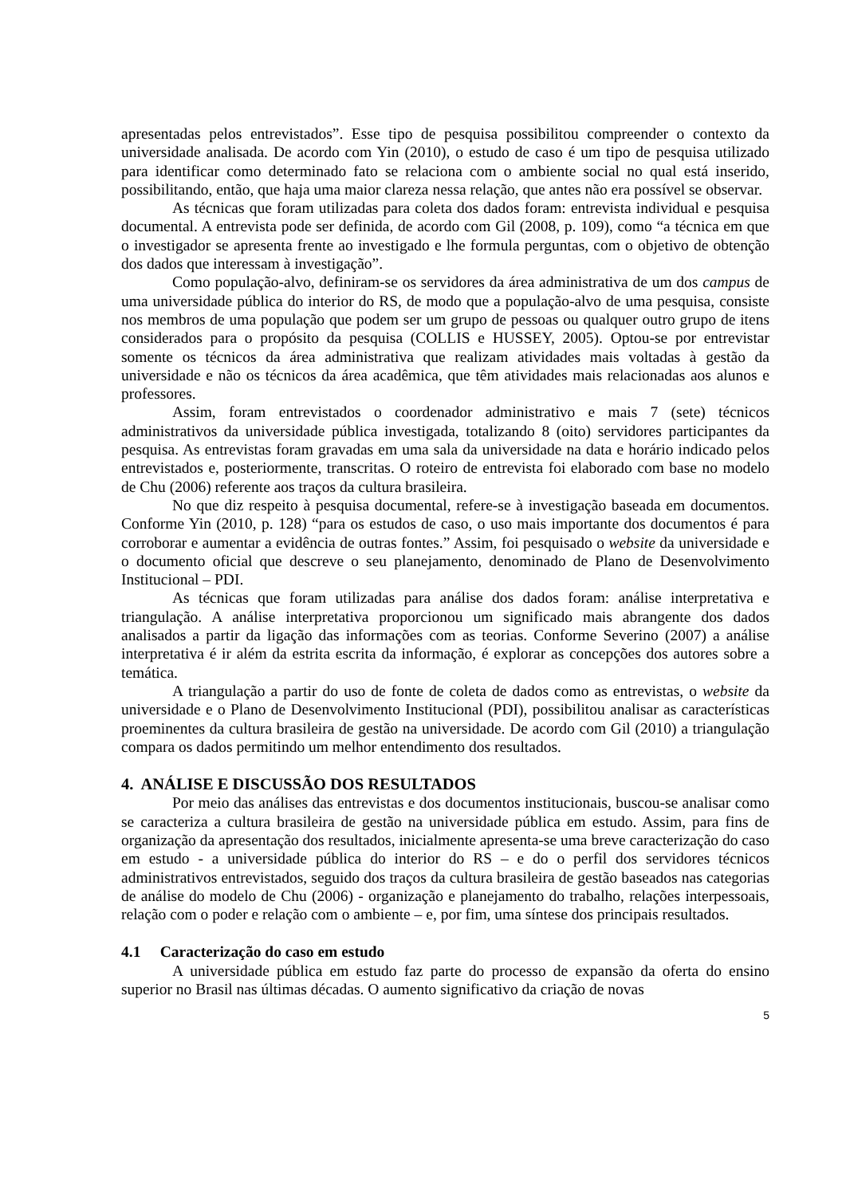apresentadas pelos entrevistados”. Esse tipo de pesquisa possibilitou compreender o contexto da universidade analisada. De acordo com Yin (2010), o estudo de caso é um tipo de pesquisa utilizado para identificar como determinado fato se relaciona com o ambiente social no qual está inserido, possibilitando, então, que haja uma maior clareza nessa relação, que antes não era possível se observar.
As técnicas que foram utilizadas para coleta dos dados foram: entrevista individual e pesquisa documental. A entrevista pode ser definida, de acordo com Gil (2008, p. 109), como “a técnica em que o investigador se apresenta frente ao investigado e lhe formula perguntas, com o objetivo de obtenção dos dados que interessam à investigação”.
Como população-alvo, definiram-se os servidores da área administrativa de um dos campus de uma universidade pública do interior do RS, de modo que a população-alvo de uma pesquisa, consiste nos membros de uma população que podem ser um grupo de pessoas ou qualquer outro grupo de itens considerados para o propósito da pesquisa (COLLIS e HUSSEY, 2005). Optou-se por entrevistar somente os técnicos da área administrativa que realizam atividades mais voltadas à gestão da universidade e não os técnicos da área acadêmica, que têm atividades mais relacionadas aos alunos e professores.
Assim, foram entrevistados o coordenador administrativo e mais 7 (sete) técnicos administrativos da universidade pública investigada, totalizando 8 (oito) servidores participantes da pesquisa. As entrevistas foram gravadas em uma sala da universidade na data e horário indicado pelos entrevistados e, posteriormente, transcritas. O roteiro de entrevista foi elaborado com base no modelo de Chu (2006) referente aos traços da cultura brasileira.
No que diz respeito à pesquisa documental, refere-se à investigação baseada em documentos. Conforme Yin (2010, p. 128) “para os estudos de caso, o uso mais importante dos documentos é para corroborar e aumentar a evidência de outras fontes.” Assim, foi pesquisado o website da universidade e o documento oficial que descreve o seu planejamento, denominado de Plano de Desenvolvimento Institucional – PDI.
As técnicas que foram utilizadas para análise dos dados foram: análise interpretativa e triangulação. A análise interpretativa proporcionou um significado mais abrangente dos dados analisados a partir da ligação das informações com as teorias. Conforme Severino (2007) a análise interpretativa é ir além da estrita escrita da informação, é explorar as concepções dos autores sobre a temática.
A triangulação a partir do uso de fonte de coleta de dados como as entrevistas, o website da universidade e o Plano de Desenvolvimento Institucional (PDI), possibilitou analisar as características proeminentes da cultura brasileira de gestão na universidade. De acordo com Gil (2010) a triangulação compara os dados permitindo um melhor entendimento dos resultados.
4. ANÁLISE E DISCUSSÃO DOS RESULTADOS
Por meio das análises das entrevistas e dos documentos institucionais, buscou-se analisar como se caracteriza a cultura brasileira de gestão na universidade pública em estudo. Assim, para fins de organização da apresentação dos resultados, inicialmente apresenta-se uma breve caracterização do caso em estudo - a universidade pública do interior do RS – e do o perfil dos servidores técnicos administrativos entrevistados, seguido dos traços da cultura brasileira de gestão baseados nas categorias de análise do modelo de Chu (2006) - organização e planejamento do trabalho, relações interpessoais, relação com o poder e relação com o ambiente – e, por fim, uma síntese dos principais resultados.
4.1 Caracterização do caso em estudo
A universidade pública em estudo faz parte do processo de expansão da oferta do ensino superior no Brasil nas últimas décadas. O aumento significativo da criação de novas
5